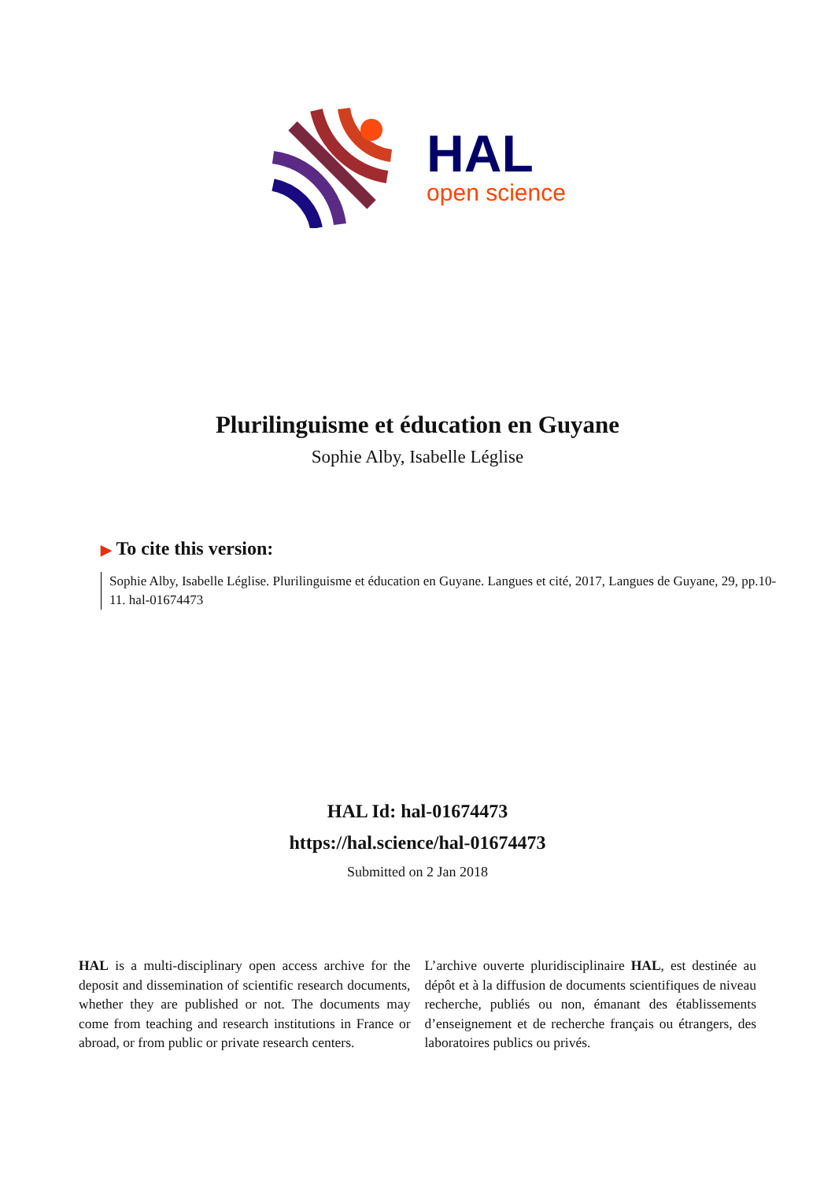HAL
open science
Plurilinguisme et éducation en Guyane
Sophie Alby, Isabelle Léglise
▶ To cite this version:
Sophie Alby, Isabelle Léglise. Plurilinguisme et éducation en Guyane. Langues et cité, 2017, Langues de Guyane, 29, pp.10-11. hal-01674473
HAL Id: hal-01674473
https://hal.science/hal-01674473
Submitted on 2 Jan 2018
HAL is a multi-disciplinary open access archive for the deposit and dissemination of scientific research documents, whether they are published or not. The documents may come from teaching and research institutions in France or abroad, or from public or private research centers.
L’archive ouverte pluridisciplinaire HAL, est destinée au dépôt et à la diffusion de documents scientifiques de niveau recherche, publiés ou non, émanant des établissements d’enseignement et de recherche français ou étrangers, des laboratoires publics ou privés.